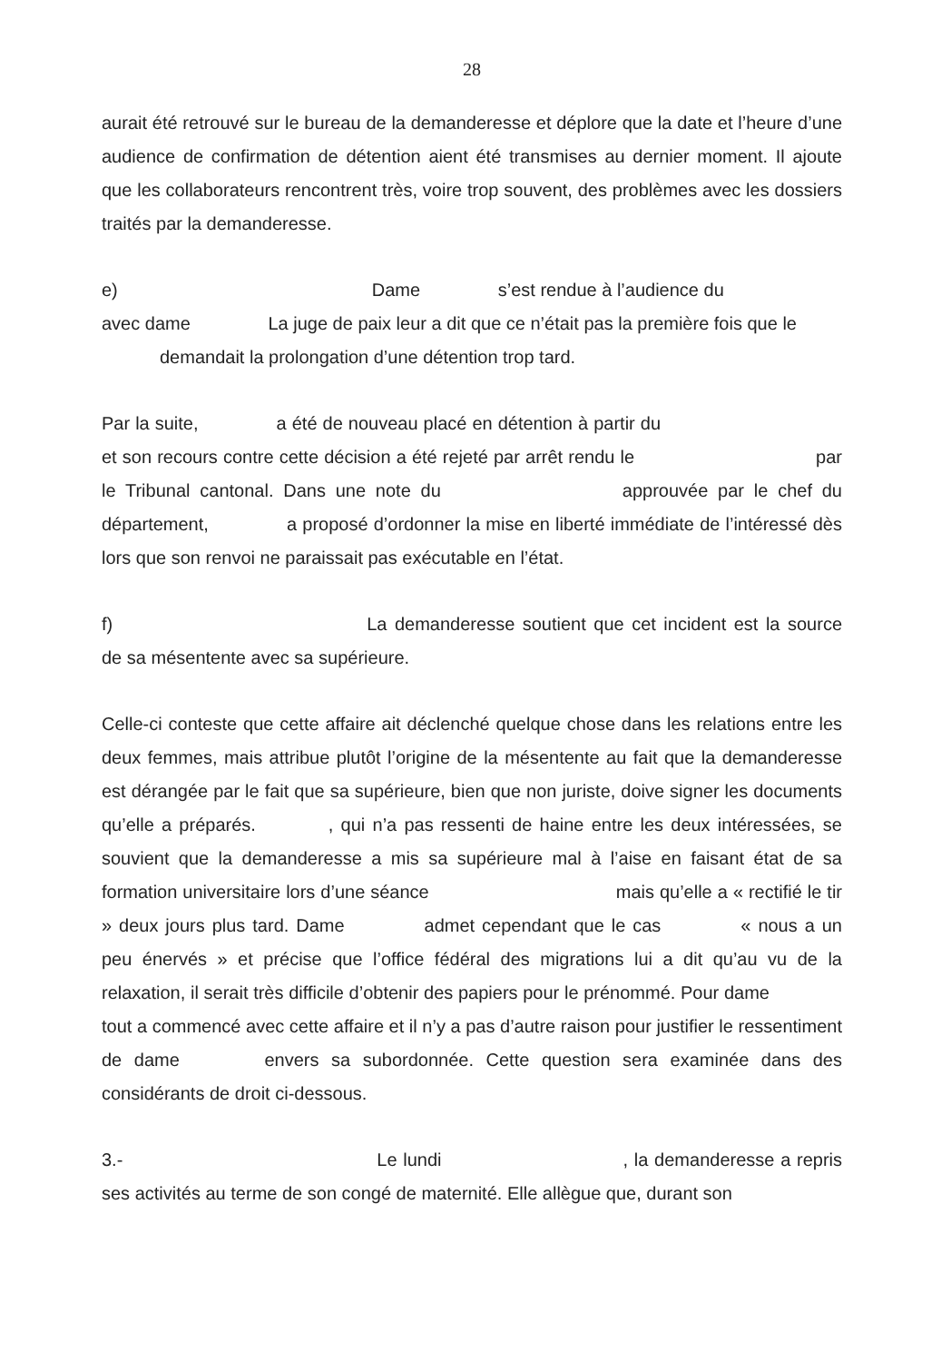28
aurait été retrouvé sur le bureau de la demanderesse et déplore que la date et l’heure d’une audience de confirmation de détention aient été transmises au dernier moment. Il ajoute que les collaborateurs rencontrent très, voire trop souvent, des problèmes avec les dossiers traités par la demanderesse.
e) Dame s’est rendue à l’audience du
avec dame La juge de paix leur a dit que ce n’était pas la première fois que le
demandait la prolongation d’une détention trop tard.
Par la suite, a été de nouveau placé en détention à partir du et son recours contre cette décision a été rejeté par arrêt rendu le par le Tribunal cantonal. Dans une note du approuvée par le chef du département, a proposé d’ordonner la mise en liberté immédiate de l’intéressé dès lors que son renvoi ne paraissait pas exécutable en l’état.
f) La demanderesse soutient que cet incident est la source de sa mésentente avec sa supérieure.
Celle-ci conteste que cette affaire ait déclenché quelque chose dans les relations entre les deux femmes, mais attribue plutôt l’origine de la mésentente au fait que la demanderesse est dérangée par le fait que sa supérieure, bien que non juriste, doive signer les documents qu’elle a préparés. , qui n’a pas ressenti de haine entre les deux intéressées, se souvient que la demanderesse a mis sa supérieure mal à l’aise en faisant état de sa formation universitaire lors d’une séance mais qu’elle a « rectifié le tir » deux jours plus tard. Dame admet cependant que le cas « nous a un peu énervés » et précise que l’office fédéral des migrations lui a dit qu’au vu de la relaxation, il serait très difficile d’obtenir des papiers pour le prénommé. Pour dame tout a commencé avec cette affaire et il n’y a pas d’autre raison pour justifier le ressentiment de dame envers sa subordonnée. Cette question sera examinée dans des considérants de droit ci-dessous.
3.- Le lundi , la demanderesse a repris ses activités au terme de son congé de maternité. Elle allègue que, durant son